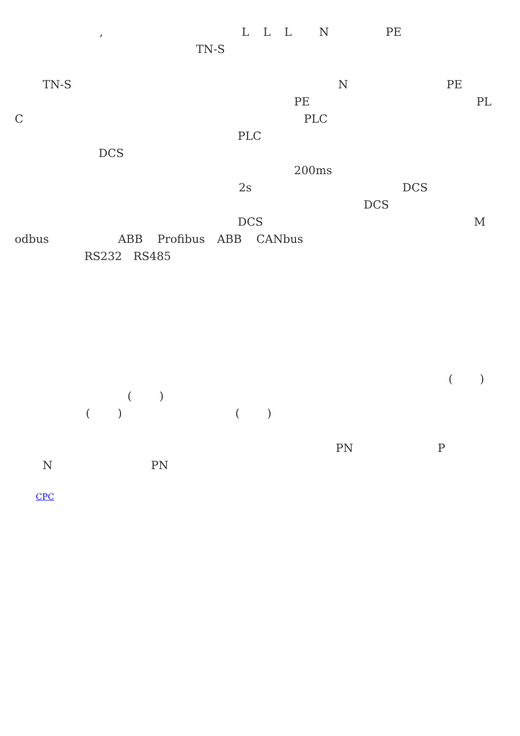, LLLN PE
TN-S
TN-S N PE
PE PL
C PLC
PLC
DCS
200ms
2s DCS
DCS
DCS M
odbus ABB Profibus ABB CANbus
RS232 RS485
()
()
() ()
PN P
N PN
CPC